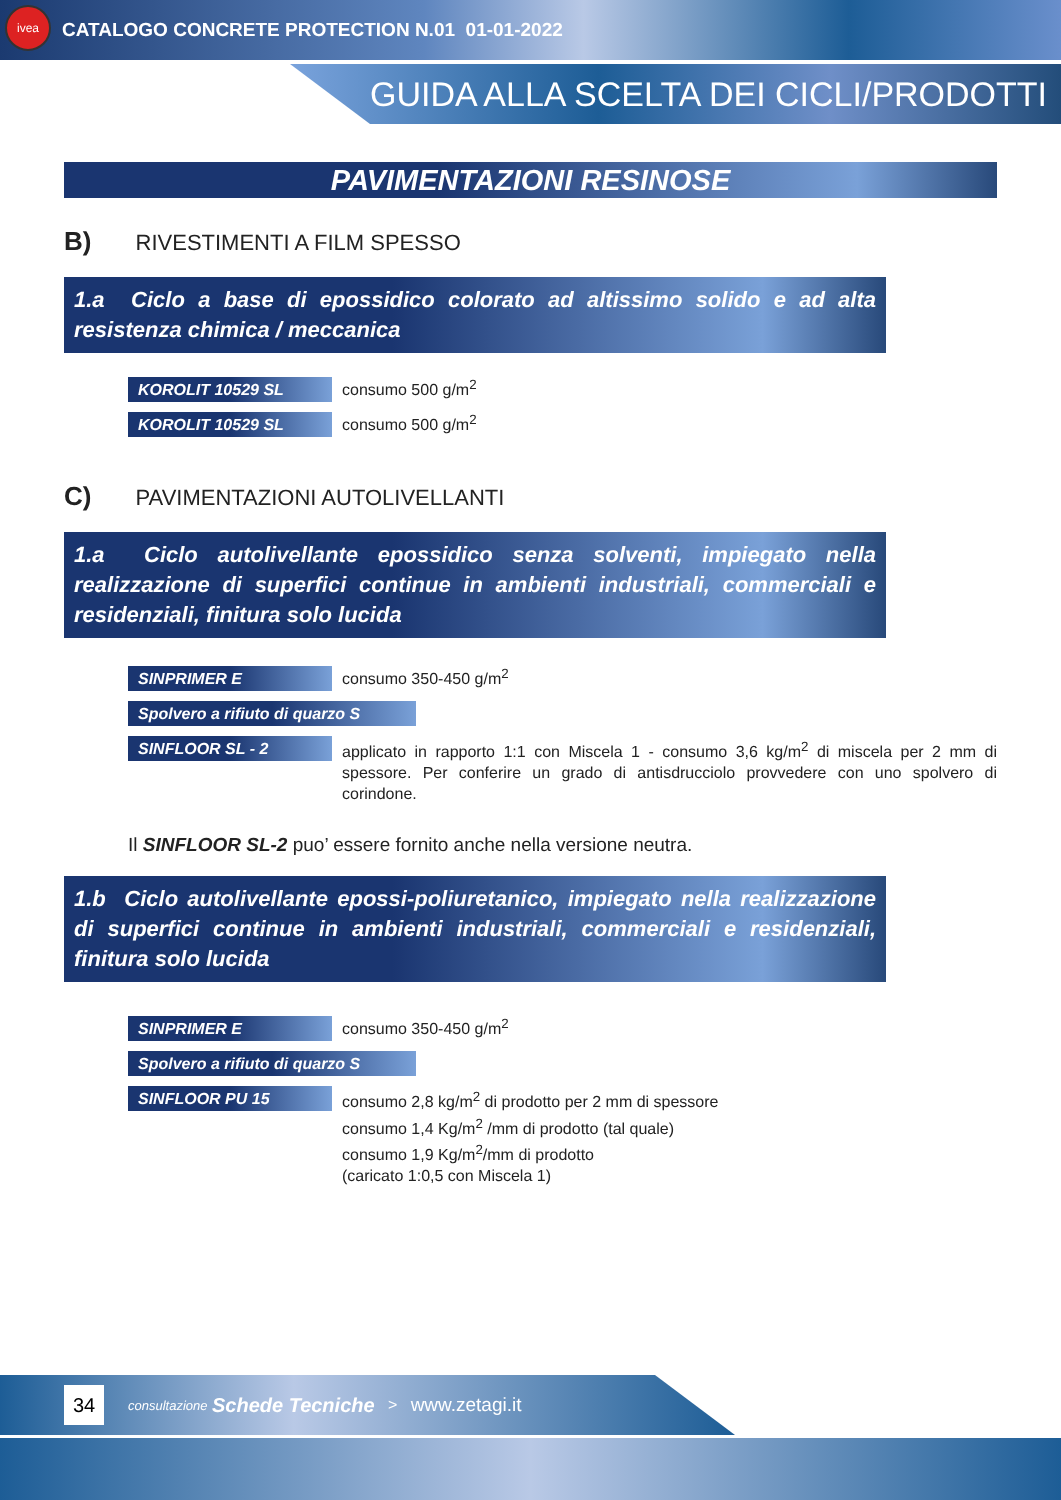ivea
CATALOGO CONCRETE PROTECTION N.01 01-01-2022
GUIDA ALLA SCELTA DEI CICLI/PRODOTTI
PAVIMENTAZIONI RESINOSE
B) RIVESTIMENTI A FILM SPESSO
1.a Ciclo a base di epossidico colorato ad altissimo solido e ad alta resistenza chimica / meccanica
KOROLIT 10529 SL
consumo 500 g/m<sup>2</sup>
KOROLIT 10529 SL
consumo 500 g/m<sup>2</sup>
C) PAVIMENTAZIONI AUTOLIVELLANTI
1.a Ciclo autolivellante epossidico senza solventi, impiegato nella realizzazione di superfici continue in ambienti industriali, commerciali e residenziali, finitura solo lucida
SINPRIMER E
consumo 350-450 g/m<sup>2</sup>
Spolvero a rifiuto di quarzo S
SINFLOOR SL - 2
applicato in rapporto 1:1 con Miscela 1 - consumo 3,6 kg/m<sup>2</sup> di miscela per 2 mm di spessore. Per conferire un grado di antisdrucciolo provvedere con uno spolvero di corindone.
Il SINFLOOR SL-2 puo’ essere fornito anche nella versione neutra.
1.b Ciclo autolivellante epossi-poliuretanico, impiegato nella realizzazione di superfici continue in ambienti industriali, commerciali e residenziali, finitura solo lucida
SINPRIMER E
consumo 350-450 g/m<sup>2</sup>
Spolvero a rifiuto di quarzo S
SINFLOOR PU 15
consumo 2,8 kg/m<sup>2</sup> di prodotto per 2 mm di spessore
consumo 1,4 Kg/m<sup>2</sup> /mm di prodotto (tal quale)
consumo 1,9 Kg/m<sup>2</sup>/mm di prodotto
(caricato 1:0,5 con Miscela 1)
34
consultazione Schede Tecniche > www.zetagi.it